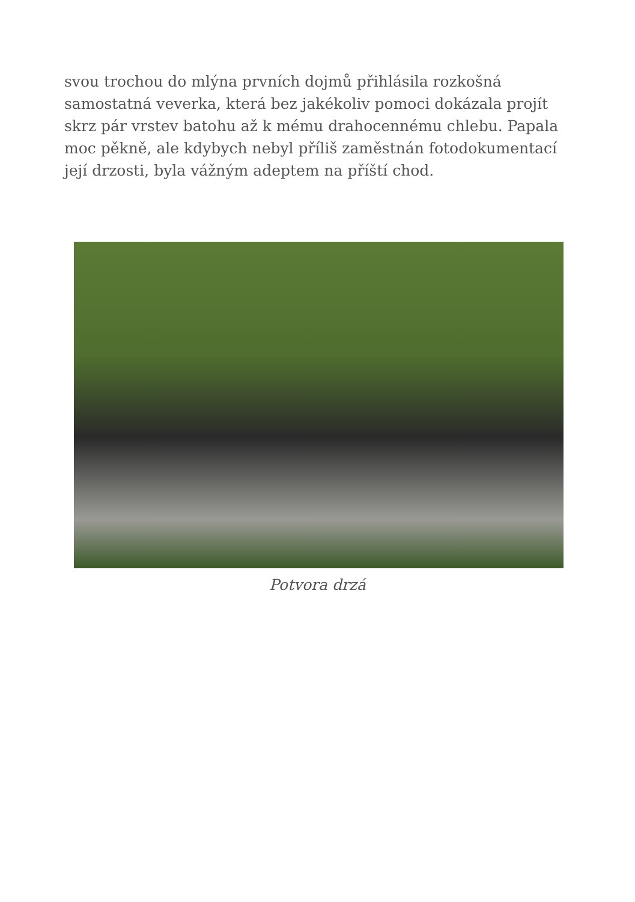svou trochou do mlýna prvních dojmů přihlásila rozkošná samostatná veverka, která bez jakékoliv pomoci dokázala projít skrz pár vrstev batohu až k mému drahocennému chlebu. Papala moc pěkně, ale kdybych nebyl příliš zaměstnán fotodokumentací její drzosti, byla vážným adeptem na příští chod.
Potvora drzá